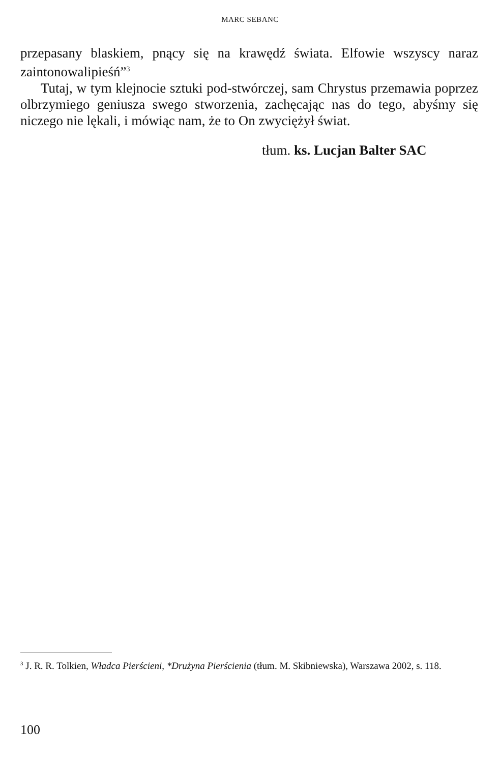MARC SEBANC
przepasany blaskiem, pnący się na krawędź świata. Elfowie wszyscy naraz zaintonowalipieśń”<sup>3</sup>
Tutaj, w tym klejnocie sztuki pod-stwórczej, sam Chrystus przemawia poprzez olbrzymiego geniusza swego stworzenia, zachęcając nas do tego, abyśmy się niczego nie lękali, i mówiąc nam, że to On zwyciężył świat.
tłum. ks. Lucjan Balter SAC
<sup>3</sup> J. R. R. Tolkien, Władca Pierścieni, *Drużyna Pierścienia (tłum. M. Skibniewska), Warszawa 2002, s. 118.
100